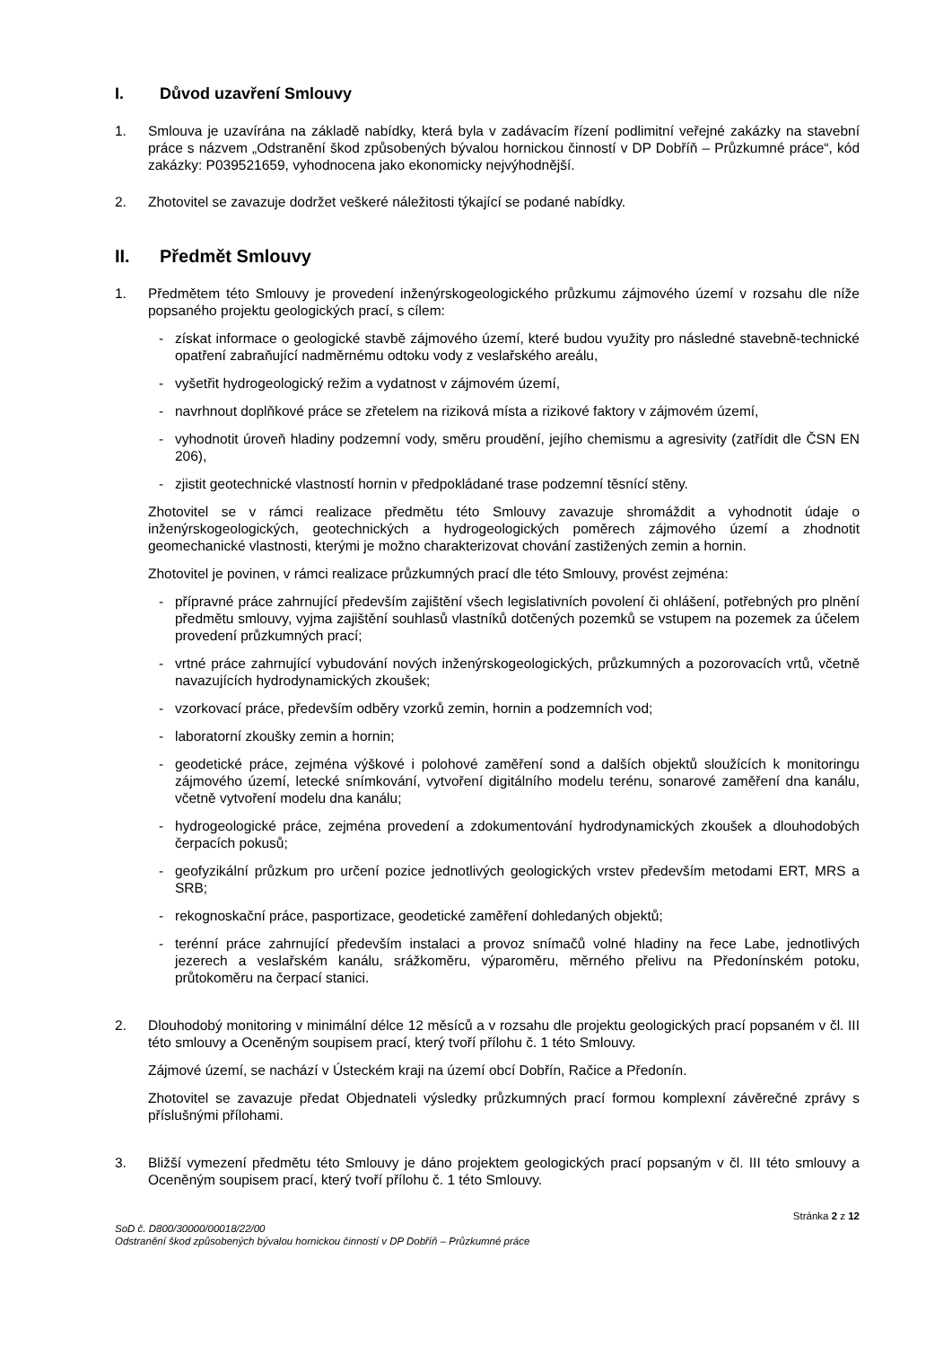I. Důvod uzavření Smlouvy
1. Smlouva je uzavírána na základě nabídky, která byla v zadávacím řízení podlimitní veřejné zakázky na stavební práce s názvem „Odstranění škod způsobených bývalou hornickou činností v DP Dobříň – Průzkumné práce“, kód zakázky: P039521659, vyhodnocena jako ekonomicky nejvýhodnější.
2. Zhotovitel se zavazuje dodržet veškeré náležitosti týkající se podané nabídky.
II. Předmět Smlouvy
1. Předmětem této Smlouvy je provedení inženýrskogeologického průzkumu zájmového území v rozsahu dle níže popsaného projektu geologických prací, s cílem:
- získat informace o geologické stavbě zájmového území, které budou využity pro následné stavebně-technické opatření zabraňující nadměrnému odtoku vody z veslařského areálu,
- vyšetřit hydrogeologický režim a vydatnost v zájmovém území,
- navrhnout doplňkové práce se zřetelem na riziková místa a rizikové faktory v zájmovém území,
- vyhodnotit úroveň hladiny podzemní vody, směru proudění, jejího chemismu a agresivity (zatřídit dle ČSN EN 206),
- zjistit geotechnické vlastností hornin v předpokládané trase podzemní těsnící stěny.
Zhotovitel se v rámci realizace předmětu této Smlouvy zavazuje shromáždit a vyhodnotit údaje o inženýrskogeologických, geotechnických a hydrogeologických poměrech zájmového území a zhodnotit geomechanické vlastnosti, kterými je možno charakterizovat chování zastižených zemin a hornin.
Zhotovitel je povinen, v rámci realizace průzkumných prací dle této Smlouvy, provést zejména:
- přípravné práce zahrnující především zajištění všech legislativních povolení či ohlášení, potřebných pro plnění předmětu smlouvy, vyjma zajištění souhlasů vlastníků dotčených pozemků se vstupem na pozemek za účelem provedení průzkumných prací;
- vrtné práce zahrnující vybudování nových inženýrskogeologických, průzkumných a pozorovacích vrtů, včetně navazujících hydrodynamických zkoušek;
- vzorkovací práce, především odběry vzorků zemin, hornin a podzemních vod;
- laboratorní zkoušky zemin a hornin;
- geodetické práce, zejména výškové i polohové zaměření sond a dalších objektů sloužících k monitoringu zájmového území, letecké snímkování, vytvoření digitálního modelu terénu, sonarové zaměření dna kanálu, včetně vytvoření modelu dna kanálu;
- hydrogeologické práce, zejména provedení a zdokumentování hydrodynamických zkoušek a dlouhodobých čerpacích pokusů;
- geofyzikální průzkum pro určení pozice jednotlivých geologických vrstev především metodami ERT, MRS a SRB;
- rekognoskační práce, pasportizace, geodetické zaměření dohledaných objektů;
- terénní práce zahrnující především instalaci a provoz snímačů volné hladiny na řece Labe, jednotlivých jezerech a veslařském kanálu, srážkoměru, výparoměru, měrného přelivu na Předonínském potoku, průtokoměru na čerpací stanici.
2. Dlouhodobý monitoring v minimální délce 12 měsíců a v rozsahu dle projektu geologických prací popsaném v čl. III této smlouvy a Oceněným soupisem prací, který tvoří přílohu č. 1 této Smlouvy.
Zájmové území, se nachází v Ústeckém kraji na území obcí Dobřín, Račice a Předonín.
Zhotovitel se zavazuje předat Objednateli výsledky průzkumných prací formou komplexní závěrečné zprávy s příslušnými přílohami.
3. Bližší vymezení předmětu této Smlouvy je dáno projektem geologických prací popsaným v čl. III této smlouvy a Oceněným soupisem prací, který tvoří přílohu č. 1 této Smlouvy.
Stránka 2 z 12
SoD č. D800/30000/00018/22/00
Odstranění škod způsobených bývalou hornickou činností v DP Dobříň – Průzkumné práce